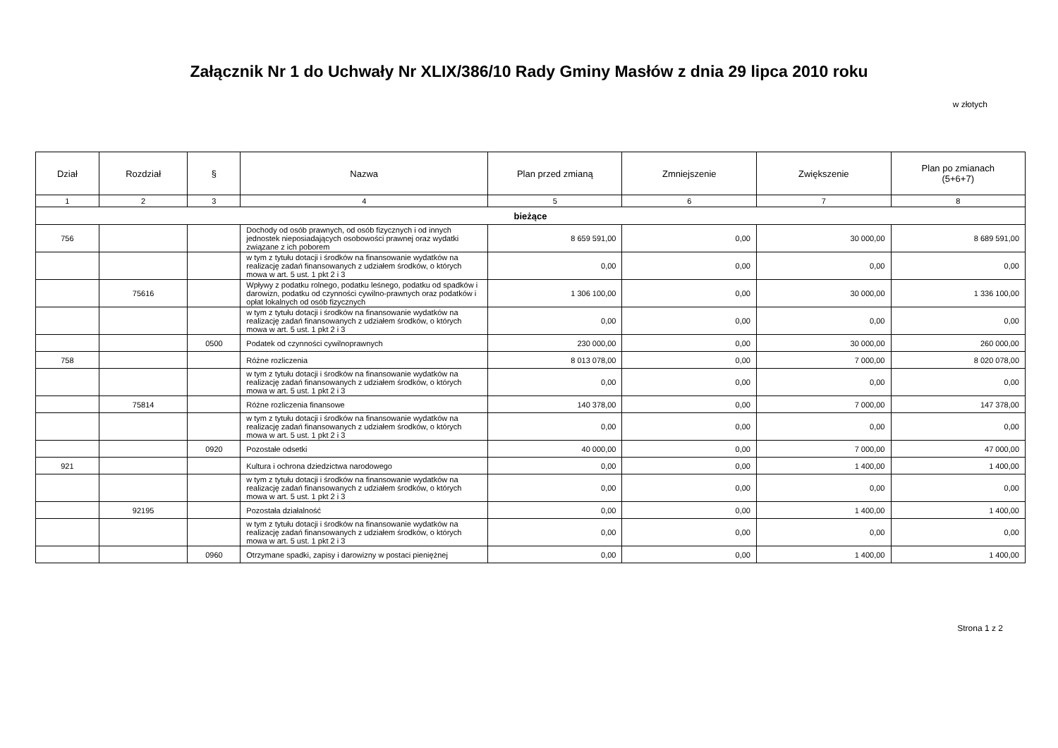Załącznik Nr 1 do Uchwały Nr XLIX/386/10 Rady Gminy Masłów z dnia 29 lipca 2010 roku
w złotych
| Dział | Rozdział | § | Nazwa | Plan przed zmianą | Zmniejszenie | Zwiększenie | Plan po zmianach (5+6+7) |
| --- | --- | --- | --- | --- | --- | --- | --- |
| 1 | 2 | 3 | 4 | 5 | 6 | 7 | 8 |
| bieżące | | | | | | | |
| 756 | | | Dochody od osób prawnych, od osób fizycznych i od innych jednostek nieposiadających osobowości prawnej oraz wydatki związane z ich poborem | 8 659 591,00 | 0,00 | 30 000,00 | 8 689 591,00 |
| | | | w tym z tytułu dotacji i środków na finansowanie wydatków na realizację zadań finansowanych z udziałem środków, o których mowa w art. 5 ust. 1 pkt 2 i 3 | 0,00 | 0,00 | 0,00 | 0,00 |
| | 75616 | | Wpływy z podatku rolnego, podatku leśnego, podatku od spadków i darowizn, podatku od czynności cywilno-prawnych oraz podatków i opłat lokalnych od osób fizycznych | 1 306 100,00 | 0,00 | 30 000,00 | 1 336 100,00 |
| | | | w tym z tytułu dotacji i środków na finansowanie wydatków na realizację zadań finansowanych z udziałem środków, o których mowa w art. 5 ust. 1 pkt 2 i 3 | 0,00 | 0,00 | 0,00 | 0,00 |
| | | 0500 | Podatek od czynności cywilnoprawnych | 230 000,00 | 0,00 | 30 000,00 | 260 000,00 |
| 758 | | | Różne rozliczenia | 8 013 078,00 | 0,00 | 7 000,00 | 8 020 078,00 |
| | | | w tym z tytułu dotacji i środków na finansowanie wydatków na realizację zadań finansowanych z udziałem środków, o których mowa w art. 5 ust. 1 pkt 2 i 3 | 0,00 | 0,00 | 0,00 | 0,00 |
| | 75814 | | Różne rozliczenia finansowe | 140 378,00 | 0,00 | 7 000,00 | 147 378,00 |
| | | | w tym z tytułu dotacji i środków na finansowanie wydatków na realizację zadań finansowanych z udziałem środków, o których mowa w art. 5 ust. 1 pkt 2 i 3 | 0,00 | 0,00 | 0,00 | 0,00 |
| | | 0920 | Pozostałe odsetki | 40 000,00 | 0,00 | 7 000,00 | 47 000,00 |
| 921 | | | Kultura i ochrona dziedzictwa narodowego | 0,00 | 0,00 | 1 400,00 | 1 400,00 |
| | | | w tym z tytułu dotacji i środków na finansowanie wydatków na realizację zadań finansowanych z udziałem środków, o których mowa w art. 5 ust. 1 pkt 2 i 3 | 0,00 | 0,00 | 0,00 | 0,00 |
| | 92195 | | Pozostała działalność | 0,00 | 0,00 | 1 400,00 | 1 400,00 |
| | | | w tym z tytułu dotacji i środków na finansowanie wydatków na realizację zadań finansowanych z udziałem środków, o których mowa w art. 5 ust. 1 pkt 2 i 3 | 0,00 | 0,00 | 0,00 | 0,00 |
| | | 0960 | Otrzymane spadki, zapisy i darowizny w postaci pieniężnej | 0,00 | 0,00 | 1 400,00 | 1 400,00 |
Strona 1 z 2